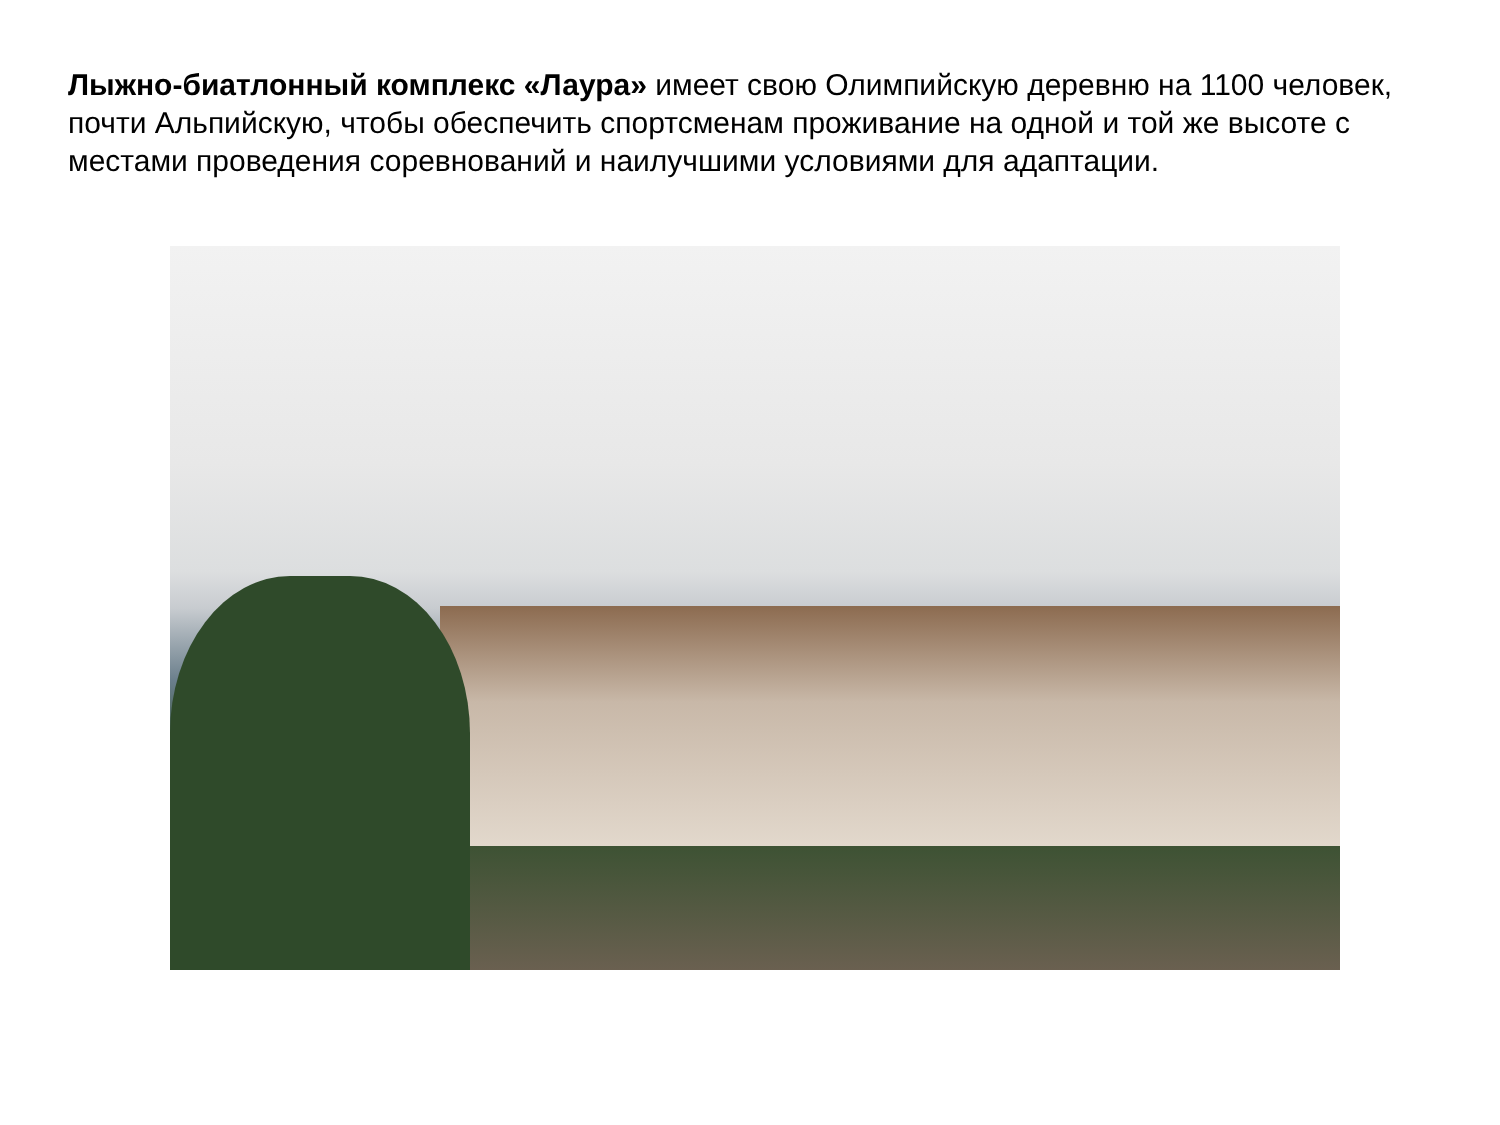Лыжно-биатлонный комплекс «Лаура» имеет свою Олимпийскую деревню на 1100 человек, почти Альпийскую, чтобы обеспечить спортсменам проживание на одной и той же высоте с местами проведения соревнований и наилучшими условиями для адаптации.